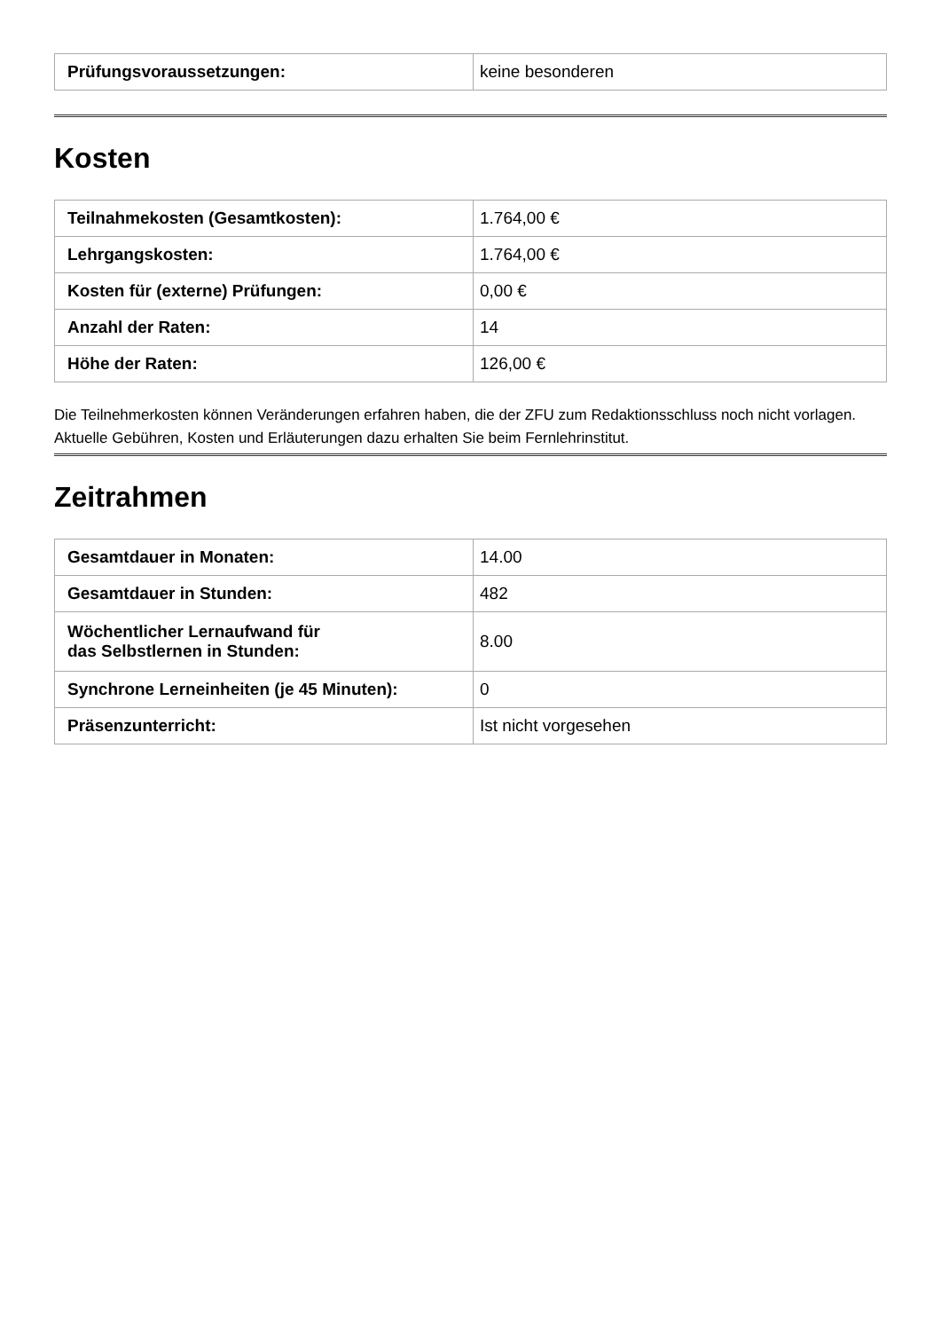| Prüfungsvoraussetzungen: | keine besonderen |
Kosten
| Teilnahmekosten (Gesamtkosten): | 1.764,00 € |
| Lehrgangskosten: | 1.764,00 € |
| Kosten für (externe) Prüfungen: | 0,00 € |
| Anzahl der Raten: | 14 |
| Höhe der Raten: | 126,00 € |
Die Teilnehmerkosten können Veränderungen erfahren haben, die der ZFU zum Redaktionsschluss noch nicht vorlagen. Aktuelle Gebühren, Kosten und Erläuterungen dazu erhalten Sie beim Fernlehrinstitut.
Zeitrahmen
| Gesamtdauer in Monaten: | 14.00 |
| Gesamtdauer in Stunden: | 482 |
| Wöchentlicher Lernaufwand für das Selbstlernen in Stunden: | 8.00 |
| Synchrone Lerneinheiten (je 45 Minuten): | 0 |
| Präsenzunterricht: | Ist nicht vorgesehen |